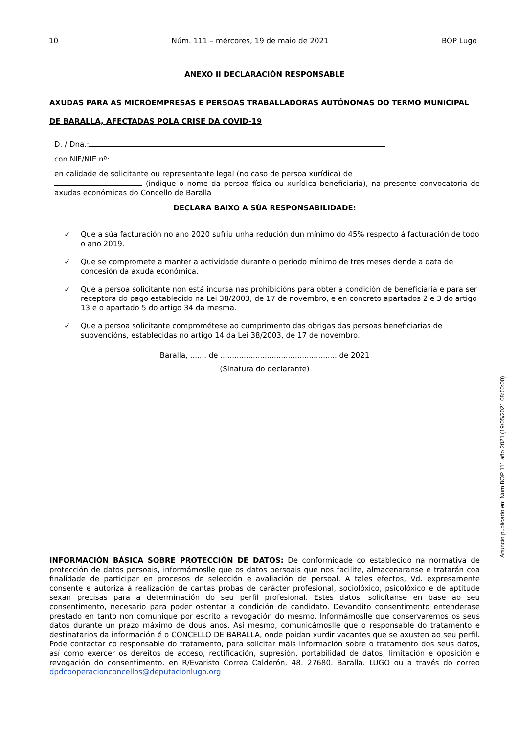10 Núm. 111 – mércores, 19 de maio de 2021 BOP Lugo
ANEXO II DECLARACIÓN RESPONSABLE
AXUDAS PARA AS MICROEMPRESAS E PERSOAS TRABALLADORAS AUTÓNOMAS DO TERMO MUNICIPAL DE BARALLA, AFECTADAS POLA CRISE DA COVID-19
D. / Dna.:
con NIF/NIE nº:
en calidade de solicitante ou representante legal (no caso de persoa xurídica) de
(indique o nome da persoa física ou xurídica beneficiaria), na presente convocatoria de axudas económicas do Concello de Baralla
DECLARA BAIXO A SÚA RESPONSABILIDADE:
✓ Que a súa facturación no ano 2020 sufriu unha redución dun mínimo do 45% respecto á facturación de todo o ano 2019.
✓ Que se compromete a manter a actividade durante o período mínimo de tres meses dende a data de concesión da axuda económica.
✓ Que a persoa solicitante non está incursa nas prohibicións para obter a condición de beneficiaria e para ser receptora do pago establecido na Lei 38/2003, de 17 de novembro, e en concreto apartados 2 e 3 do artigo 13 e o apartado 5 do artigo 34 da mesma.
✓ Que a persoa solicitante comprométese ao cumprimento das obrigas das persoas beneficiarias de subvencións, establecidas no artigo 14 da Lei 38/2003, de 17 de novembro.
Baralla, ....... de .................................................. de 2021
(Sinatura do declarante)
INFORMACIÓN BÁSICA SOBRE PROTECCIÓN DE DATOS: De conformidade co establecido na normativa de protección de datos persoais, informámoslle que os datos persoais que nos facilite, almacenaranse e tratarán coa finalidade de participar en procesos de selección e avaliación de persoal. A tales efectos, Vd. expresamente consente e autoriza á realización de cantas probas de carácter profesional, sociolóxico, psicolóxico e de aptitude sexan precisas para a determinación do seu perfil profesional. Estes datos, solicítanse en base ao seu consentimento, necesario para poder ostentar a condición de candidato. Devandito consentimento entenderase prestado en tanto non comunique por escrito a revogación do mesmo. Informámoslle que conservaremos os seus datos durante un prazo máximo de dous anos. Así mesmo, comunicámoslle que o responsable do tratamento e destinatarios da información é o CONCELLO DE BARALLA, onde poidan xurdir vacantes que se axusten ao seu perfil. Pode contactar co responsable do tratamento, para solicitar máis información sobre o tratamento dos seus datos, así como exercer os dereitos de acceso, rectificación, supresión, portabilidad de datos, limitación e oposición e revogación do consentimento, en R/Evaristo Correa Calderón, 48. 27680. Baralla. LUGO ou a través do correo dpdcooperacionconcellos@deputacionlugo.org
Anuncio publicado en: Num BOP 111 año 2021 (19/05/2021 08:00:00)